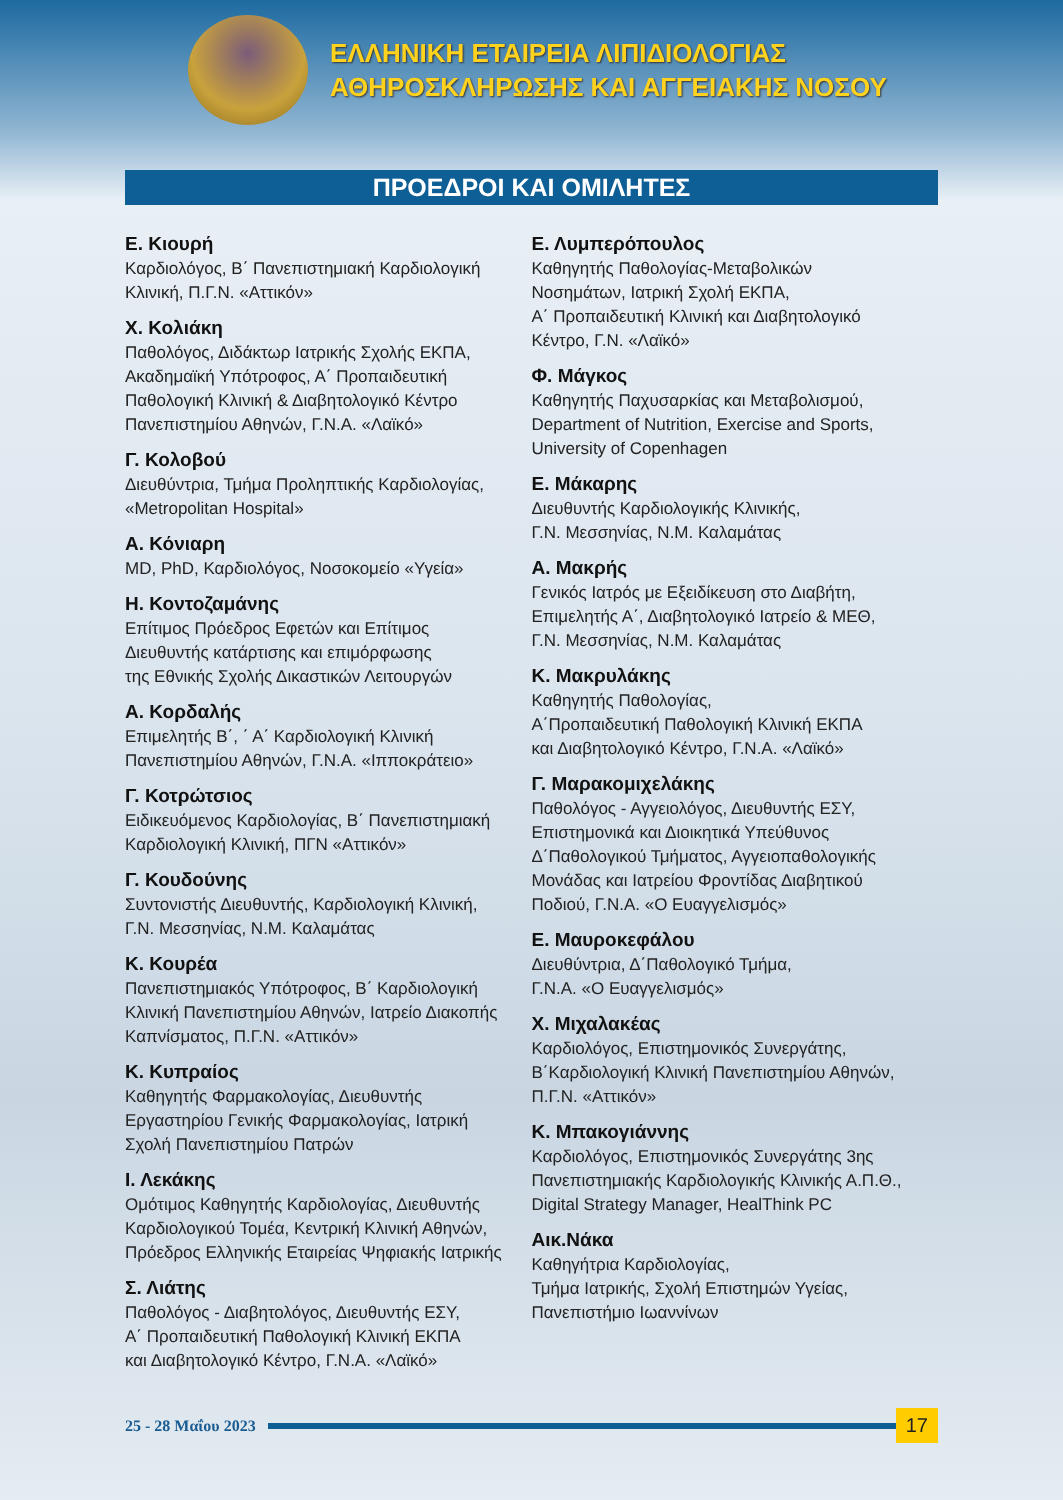ΕΛΛΗΝΙΚΗ ΕΤΑΙΡΕΙΑ ΛΙΠΙΔΙΟΛΟΓΙΑΣ
ΑΘΗΡΟΣΚΛΗΡΩΣΗΣ ΚΑΙ ΑΓΓΕΙΑΚΗΣ ΝΟΣΟΥ
ΠΡΟΕΔΡΟΙ ΚΑΙ ΟΜΙΛΗΤΕΣ
Ε. Κιουρή
Καρδιολόγος, Β΄ Πανεπιστημιακή Καρδιολογική
Κλινική, Π.Γ.Ν. «Αττικόν»
Χ. Κολιάκη
Παθολόγος, Διδάκτωρ Ιατρικής Σχολής ΕΚΠΑ,
Ακαδημαϊκή Υπότροφος, Α΄ Προπαιδευτική
Παθολογική Κλινική & Διαβητολογικό Κέντρο
Πανεπιστημίου Αθηνών, Γ.Ν.Α. «Λαϊκό»
Γ. Κολοβού
Διευθύντρια, Τμήμα Προληπτικής Καρδιολογίας,
«Metropolitan Hospital»
Α. Κόνιαρη
MD, PhD, Καρδιολόγος, Νοσοκομείο «Υγεία»
Η. Κοντοζαμάνης
Επίτιμος Πρόεδρος Εφετών και Επίτιμος
Διευθυντής κατάρτισης και επιμόρφωσης
της Εθνικής Σχολής Δικαστικών Λειτουργών
Α. Κορδαλής
Επιμελητής Β΄, ΄ Α΄ Καρδιολογική Κλινική
Πανεπιστημίου Αθηνών, Γ.Ν.Α. «Ιπποκράτειο»
Γ. Κοτρώτσιος
Ειδικευόμενος Καρδιολογίας, Β΄ Πανεπιστημιακή
Καρδιολογική Κλινική, ΠΓΝ «Αττικόν»
Γ. Κουδούνης
Συντονιστής Διευθυντής, Καρδιολογική Κλινική,
Γ.Ν. Μεσσηνίας, Ν.Μ. Καλαμάτας
Κ. Κουρέα
Πανεπιστημιακός Υπότροφος, Β΄ Καρδιολογική
Κλινική Πανεπιστημίου Αθηνών, Ιατρείο Διακοπής
Καπνίσματος, Π.Γ.Ν. «Αττικόν»
Κ. Κυπραίος
Καθηγητής Φαρμακολογίας, Διευθυντής
Εργαστηρίου Γενικής Φαρμακολογίας, Ιατρική
Σχολή Πανεπιστημίου Πατρών
Ι. Λεκάκης
Ομότιμος Καθηγητής Καρδιολογίας, Διευθυντής
Καρδιολογικού Τομέα, Κεντρική Κλινική Αθηνών,
Πρόεδρος Ελληνικής Εταιρείας Ψηφιακής Ιατρικής
Σ. Λιάτης
Παθολόγος - Διαβητολόγος, Διευθυντής ΕΣΥ,
Α΄ Προπαιδευτική Παθολογική Κλινική ΕΚΠΑ
και Διαβητολογικό Κέντρο, Γ.Ν.Α. «Λαϊκό»
Ε. Λυμπερόπουλος
Καθηγητής Παθολογίας-Μεταβολικών
Νοσημάτων, Ιατρική Σχολή ΕΚΠΑ,
Α΄ Προπαιδευτική Κλινική και Διαβητολογικό
Κέντρο, Γ.Ν. «Λαϊκό»
Φ. Μάγκος
Καθηγητής Παχυσαρκίας και Μεταβολισμού,
Department of Nutrition, Exercise and Sports,
University of Copenhagen
Ε. Μάκαρης
Διευθυντής Καρδιολογικής Κλινικής,
Γ.Ν. Μεσσηνίας, Ν.Μ. Καλαμάτας
Α. Μακρής
Γενικός Ιατρός με Εξειδίκευση στο Διαβήτη,
Επιμελητής Α΄, Διαβητολογικό Ιατρείο & ΜΕΘ,
Γ.Ν. Μεσσηνίας, Ν.Μ. Καλαμάτας
Κ. Μακρυλάκης
Καθηγητής Παθολογίας,
Α΄Προπαιδευτική Παθολογική Κλινική ΕΚΠΑ
και Διαβητολογικό Κέντρο, Γ.Ν.Α. «Λαϊκό»
Γ. Μαρακομιχελάκης
Παθολόγος - Αγγειολόγος, Διευθυντής ΕΣΥ,
Επιστημονικά και Διοικητικά Υπεύθυνος
Δ΄Παθολογικού Τμήματος, Αγγειοπαθολογικής
Μονάδας και Ιατρείου Φροντίδας Διαβητικού
Ποδιού, Γ.Ν.Α. «Ο Ευαγγελισμός»
Ε. Μαυροκεφάλου
Διευθύντρια, Δ΄Παθολογικό Τμήμα,
Γ.Ν.Α. «Ο Ευαγγελισμός»
Χ. Μιχαλακέας
Καρδιολόγος, Επιστημονικός Συνεργάτης,
Β΄Καρδιολογική Κλινική Πανεπιστημίου Αθηνών,
Π.Γ.Ν. «Αττικόν»
Κ. Μπακογιάννης
Καρδιολόγος, Επιστημονικός Συνεργάτης 3ης
Πανεπιστημιακής Καρδιολογικής Κλινικής Α.Π.Θ.,
Digital Strategy Manager, HealThink PC
Αικ.Νάκα
Καθηγήτρια Καρδιολογίας,
Τμήμα Ιατρικής, Σχολή Επιστημών Υγείας,
Πανεπιστήμιο Ιωαννίνων
25 - 28 Μαΐου 2023
17